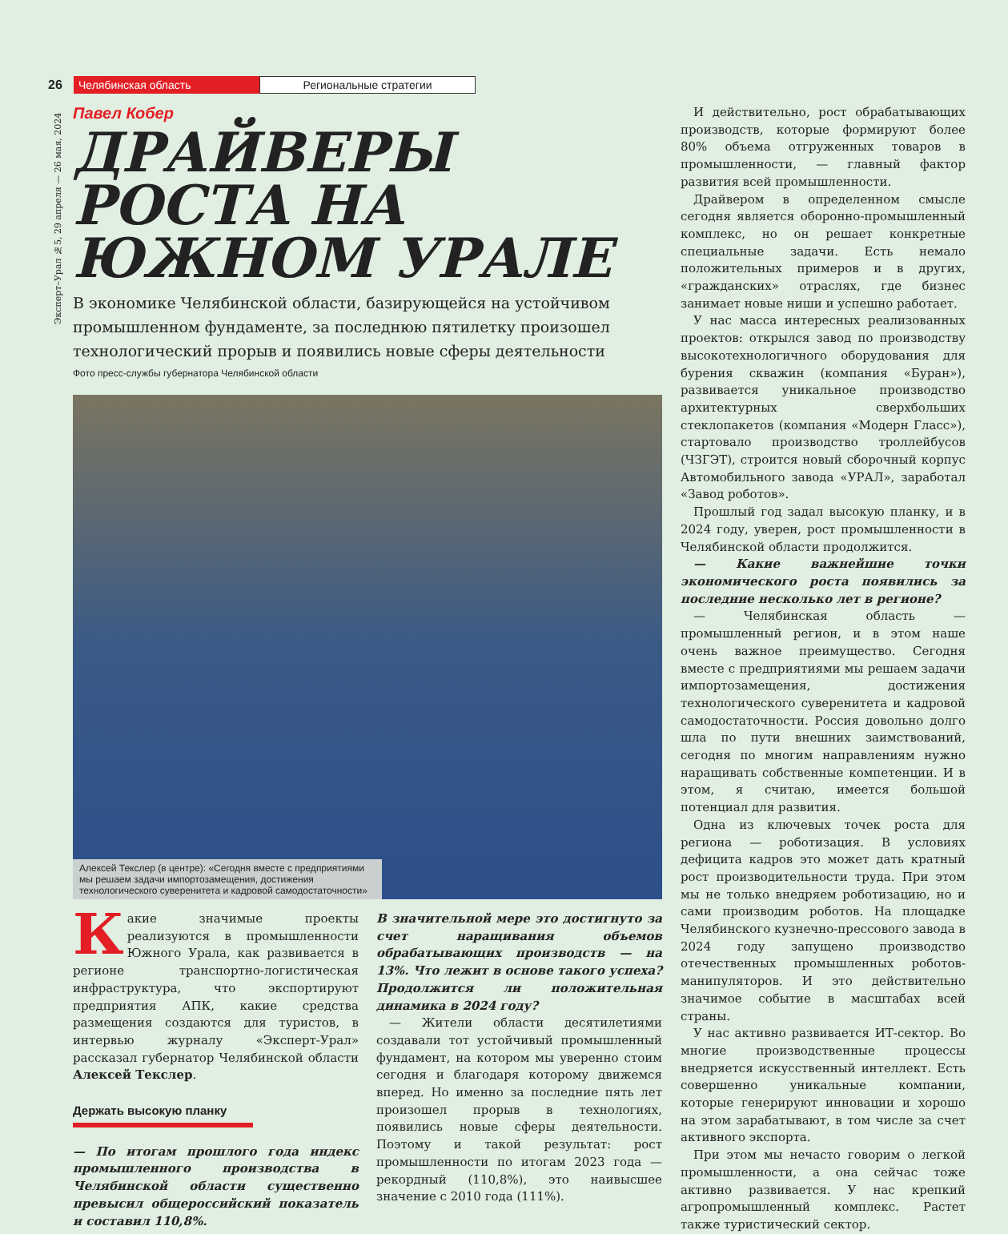26 Челябинская область Региональные стратегии
Эксперт–Урал №5, 29 апреля — 26 мая, 2024
Павел Кобер
ДРАЙВЕРЫ РОСТА НА ЮЖНОМ УРАЛЕ
В экономике Челябинской области, базирующейся на устойчивом промышленном фундаменте, за последнюю пятилетку произошел технологический прорыв и появились новые сферы деятельности
Фото пресс-службы губернатора Челябинской области
Алексей Текслер (в центре): «Сегодня вместе с предприятиями мы решаем задачи импортозамещения, достижения технологического суверенитета и кадровой самодостаточности»
Какие значимые проекты реализуются в промышленности Южного Урала, как развивается в регионе транспортно-логистическая инфраструктура, что экспортируют предприятия АПК, какие средства размещения создаются для туристов, в интервью журналу «Эксперт-Урал» рассказал губернатор Челябинской области Алексей Текслер.
Держать высокую планку
— По итогам прошлого года индекс промышленного производства в Челябинской области существенно превысил общероссийский показатель и составил 110,8%.
В значительной мере это достигнуто за счет наращивания объемов обрабатывающих производств — на 13%. Что лежит в основе такого успеха? Продолжится ли положительная динамика в 2024 году?
— Жители области десятилетиями создавали тот устойчивый промышленный фундамент, на котором мы уверенно стоим сегодня и благодаря которому движемся вперед. Но именно за последние пять лет произошел прорыв в технологиях, появились новые сферы деятельности. Поэтому и такой результат: рост промышленности по итогам 2023 года — рекордный (110,8%), это наивысшее значение с 2010 года (111%).
И действительно, рост обрабатывающих производств, которые формируют более 80% объема отгруженных товаров в промышленности, — главный фактор развития всей промышленности.
Драйвером в определенном смысле сегодня является оборонно-промышленный комплекс, но он решает конкретные специальные задачи. Есть немало положительных примеров и в других, «гражданских» отраслях, где бизнес занимает новые ниши и успешно работает.
У нас масса интересных реализованных проектов: открылся завод по производству высокотехнологичного оборудования для бурения скважин (компания «Буран»), развивается уникальное производство архитектурных сверхбольших стеклопакетов (компания «Модерн Гласс»), стартовало производство троллейбусов (ЧЗГЭТ), строится новый сборочный корпус Автомобильного завода «УРАЛ», заработал «Завод роботов».
Прошлый год задал высокую планку, и в 2024 году, уверен, рост промышленности в Челябинской области продолжится.
— Какие важнейшие точки экономического роста появились за последние несколько лет в регионе?
— Челябинская область — промышленный регион, и в этом наше очень важное преимущество. Сегодня вместе с предприятиями мы решаем задачи импортозамещения, достижения технологического суверенитета и кадровой самодостаточности. Россия довольно долго шла по пути внешних заимствований, сегодня по многим направлениям нужно наращивать собственные компетенции. И в этом, я считаю, имеется большой потенциал для развития.
Одна из ключевых точек роста для региона — роботизация. В условиях дефицита кадров это может дать кратный рост производительности труда. При этом мы не только внедряем роботизацию, но и сами производим роботов. На площадке Челябинского кузнечно-прессового завода в 2024 году запущено производство отечественных промышленных роботов-манипуляторов. И это действительно значимое событие в масштабах всей страны.
У нас активно развивается ИТ-сектор. Во многие производственные процессы внедряется искусственный интеллект. Есть совершенно уникальные компании, которые генерируют инновации и хорошо на этом зарабатывают, в том числе за счет активного экспорта.
При этом мы нечасто говорим о легкой промышленности, а она сейчас тоже активно развивается. У нас крепкий агропромышленный комплекс. Растет также туристический сектор.